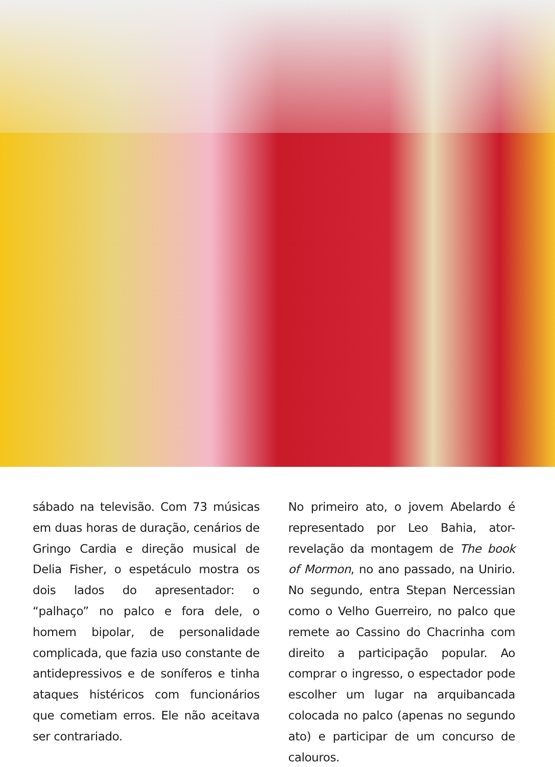sábado na televisão. Com 73 músicas em duas horas de duração, cenários de Gringo Cardia e direção musical de Delia Fisher, o espetáculo mostra os dois lados do apresentador: o “palhaço” no palco e fora dele, o homem bipolar, de personalidade complicada, que fazia uso constante de antidepressivos e de soníferos e tinha ataques histéricos com funcionários que cometiam erros. Ele não aceitava ser contrariado.
No primeiro ato, o jovem Abelardo é representado por Leo Bahia, ator-revelação da montagem de The book of Mormon, no ano passado, na Unirio. No segundo, entra Stepan Nercessian como o Velho Guerreiro, no palco que remete ao Cassino do Chacrinha com direito a participação popular. Ao comprar o ingresso, o espectador pode escolher um lugar na arquibancada colocada no palco (apenas no segundo ato) e participar de um concurso de calouros.